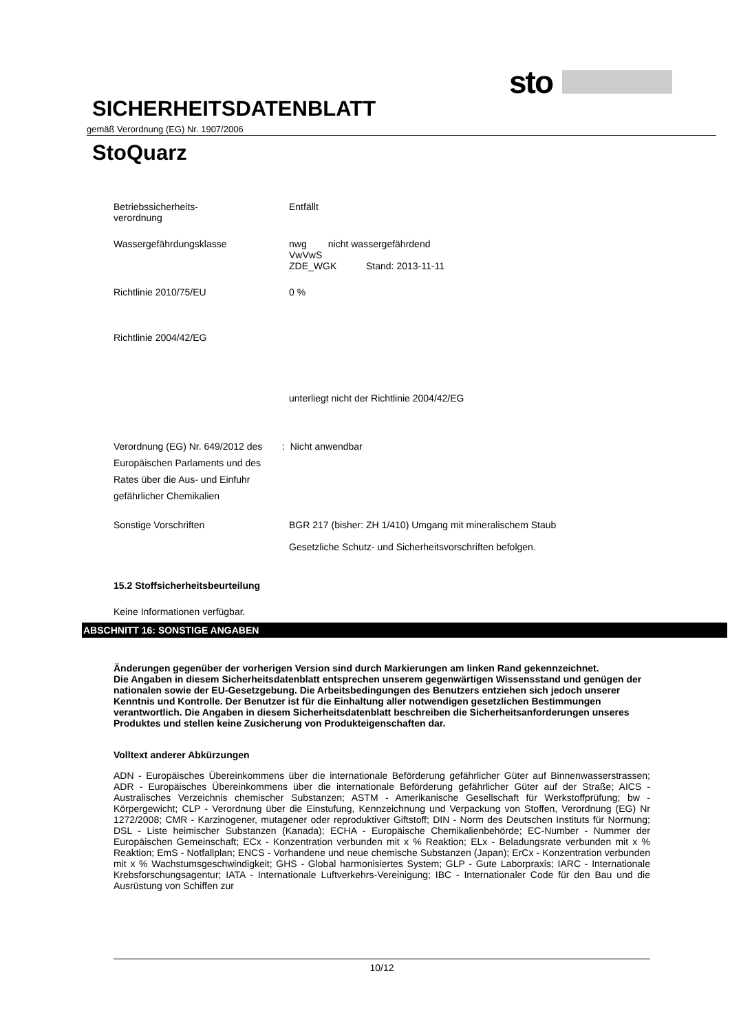sto
SICHERHEITSDATENBLATT
gemäß Verordnung (EG) Nr. 1907/2006
StoQuarz
Betriebssicherheits-
verordnung
Entfällt
Wassergefährdungsklasse nwg nicht wassergefährdend
VwVwS
ZDE_WGK Stand: 2013-11-11
Richtlinie 2010/75/EU 0 %
Richtlinie 2004/42/EG
unterliegt nicht der Richtlinie 2004/42/EG
Verordnung (EG) Nr. 649/2012 des Europäischen Parlaments und des Rates über die Aus- und Einfuhr gefährlicher Chemikalien
: Nicht anwendbar
Sonstige Vorschriften BGR 217 (bisher: ZH 1/410) Umgang mit mineralischem Staub
Gesetzliche Schutz- und Sicherheitsvorschriften befolgen.
15.2 Stoffsicherheitsbeurteilung
Keine Informationen verfügbar.
ABSCHNITT 16: SONSTIGE ANGABEN
Änderungen gegenüber der vorherigen Version sind durch Markierungen am linken Rand gekennzeichnet.
Die Angaben in diesem Sicherheitsdatenblatt entsprechen unserem gegenwärtigen Wissensstand und genügen der nationalen sowie der EU-Gesetzgebung. Die Arbeitsbedingungen des Benutzers entziehen sich jedoch unserer Kenntnis und Kontrolle. Der Benutzer ist für die Einhaltung aller notwendigen gesetzlichen Bestimmungen verantwortlich. Die Angaben in diesem Sicherheitsdatenblatt beschreiben die Sicherheitsanforderungen unseres Produktes und stellen keine Zusicherung von Produkteigenschaften dar.
Volltext anderer Abkürzungen
ADN - Europäisches Übereinkommens über die internationale Beförderung gefährlicher Güter auf Binnenwasserstrassen; ADR - Europäisches Übereinkommens über die internationale Beförderung gefährlicher Güter auf der Straße; AICS - Australisches Verzeichnis chemischer Substanzen; ASTM - Amerikanische Gesellschaft für Werkstoffprüfung; bw - Körpergewicht; CLP - Verordnung über die Einstufung, Kennzeichnung und Verpackung von Stoffen, Verordnung (EG) Nr 1272/2008; CMR - Karzinogener, mutagener oder reproduktiver Giftstoff; DIN - Norm des Deutschen Instituts für Normung; DSL - Liste heimischer Substanzen (Kanada); ECHA - Europäische Chemikalienbehörde; EC-Number - Nummer der Europäischen Gemeinschaft; ECx - Konzentration verbunden mit x % Reaktion; ELx - Beladungsrate verbunden mit x % Reaktion; EmS - Notfallplan; ENCS - Vorhandene und neue chemische Substanzen (Japan); ErCx - Konzentration verbunden mit x % Wachstumsgeschwindigkeit; GHS - Global harmonisiertes System; GLP - Gute Laborpraxis; IARC - Internationale Krebsforschungsagentur; IATA - Internationale Luftverkehrs-Vereinigung; IBC - Internationaler Code für den Bau und die Ausrüstung von Schiffen zur
10/12